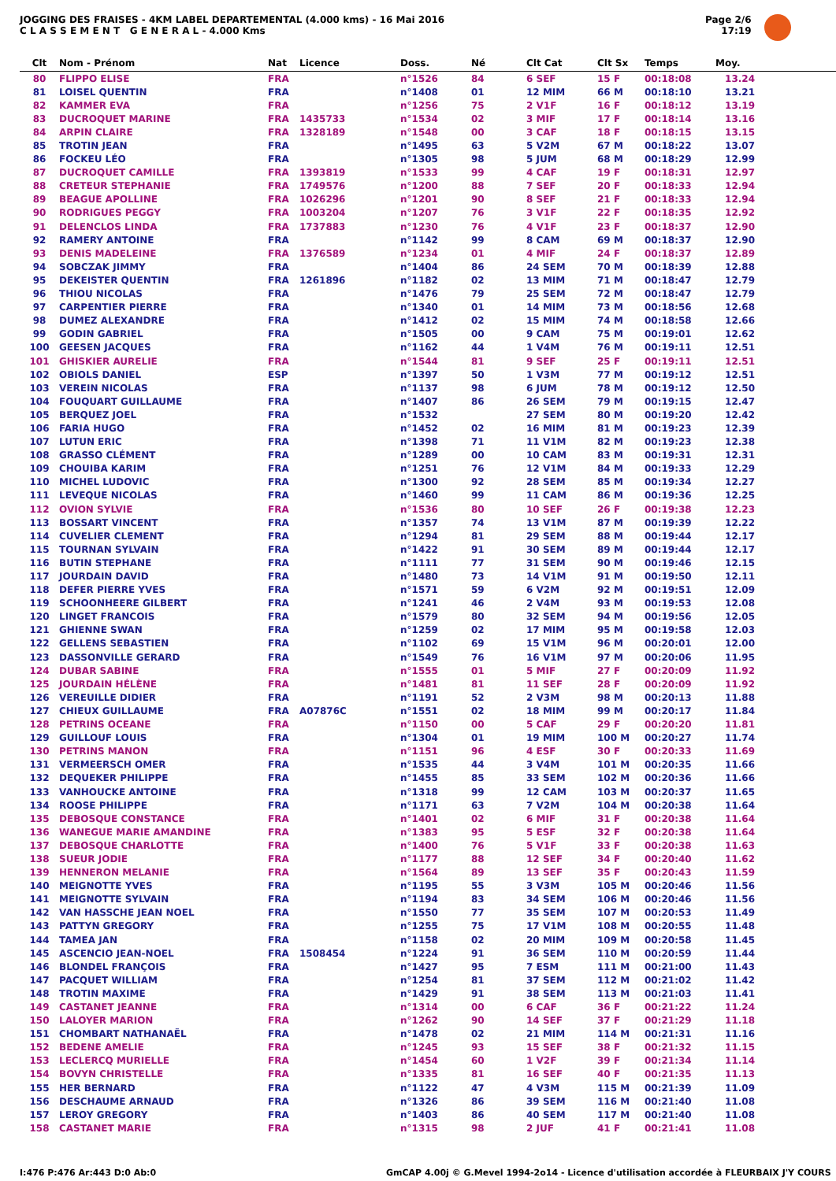JOGGING DES FRAISES - 4KM LABEL DEPARTEMENTAL (4.000 kms) - 16 Mai 2016
C L A S S E M E N T G E N E R A L - 4.000 Kms
Page 2/6
17:19
| Clt | Nom - Prénom | Nat | Licence | Doss. | Né | Clt Cat | Clt Sx | Temps | Moy. | |
| --- | --- | --- | --- | --- | --- | --- | --- | --- | --- | --- |
| 80 | FLIPPO ELISE | FRA | | n°1526 | 84 | 6 SEF | 15 F | 00:18:08 | 13.24 | |
| 81 | LOISEL QUENTIN | FRA | | n°1408 | 01 | 12 MIM | 66 M | 00:18:10 | 13.21 | |
| 82 | KAMMER EVA | FRA | | n°1256 | 75 | 2 V1F | 16 F | 00:18:12 | 13.19 | |
| 83 | DUCROQUET MARINE | FRA | 1435733 | n°1534 | 02 | 3 MIF | 17 F | 00:18:14 | 13.16 | |
| 84 | ARPIN CLAIRE | FRA | 1328189 | n°1548 | 00 | 3 CAF | 18 F | 00:18:15 | 13.15 | |
| 85 | TROTIN JEAN | FRA | | n°1495 | 63 | 5 V2M | 67 M | 00:18:22 | 13.07 | |
| 86 | FOCKEU LÉO | FRA | | n°1305 | 98 | 5 JUM | 68 M | 00:18:29 | 12.99 | |
| 87 | DUCROQUET CAMILLE | FRA | 1393819 | n°1533 | 99 | 4 CAF | 19 F | 00:18:31 | 12.97 | |
| 88 | CRETEUR STEPHANIE | FRA | 1749576 | n°1200 | 88 | 7 SEF | 20 F | 00:18:33 | 12.94 | |
| 89 | BEAGUE APOLLINE | FRA | 1026296 | n°1201 | 90 | 8 SEF | 21 F | 00:18:33 | 12.94 | |
| 90 | RODRIGUES PEGGY | FRA | 1003204 | n°1207 | 76 | 3 V1F | 22 F | 00:18:35 | 12.92 | |
| 91 | DELENCLOS LINDA | FRA | 1737883 | n°1230 | 76 | 4 V1F | 23 F | 00:18:37 | 12.90 | |
| 92 | RAMERY ANTOINE | FRA | | n°1142 | 99 | 8 CAM | 69 M | 00:18:37 | 12.90 | |
| 93 | DENIS MADELEINE | FRA | 1376589 | n°1234 | 01 | 4 MIF | 24 F | 00:18:37 | 12.89 | |
| 94 | SOBCZAK JIMMY | FRA | | n°1404 | 86 | 24 SEM | 70 M | 00:18:39 | 12.88 | |
| 95 | DEKEISTER QUENTIN | FRA | 1261896 | n°1182 | 02 | 13 MIM | 71 M | 00:18:47 | 12.79 | |
| 96 | THIOU NICOLAS | FRA | | n°1476 | 79 | 25 SEM | 72 M | 00:18:47 | 12.79 | |
| 97 | CARPENTIER PIERRE | FRA | | n°1340 | 01 | 14 MIM | 73 M | 00:18:56 | 12.68 | |
| 98 | DUMEZ ALEXANDRE | FRA | | n°1412 | 02 | 15 MIM | 74 M | 00:18:58 | 12.66 | |
| 99 | GODIN GABRIEL | FRA | | n°1505 | 00 | 9 CAM | 75 M | 00:19:01 | 12.62 | |
| 100 | GEESEN JACQUES | FRA | | n°1162 | 44 | 1 V4M | 76 M | 00:19:11 | 12.51 | |
| 101 | GHISKIER AURELIE | FRA | | n°1544 | 81 | 9 SEF | 25 F | 00:19:11 | 12.51 | |
| 102 | OBIOLS DANIEL | ESP | | n°1397 | 50 | 1 V3M | 77 M | 00:19:12 | 12.51 | |
| 103 | VEREIN NICOLAS | FRA | | n°1137 | 98 | 6 JUM | 78 M | 00:19:12 | 12.50 | |
| 104 | FOUQUART GUILLAUME | FRA | | n°1407 | 86 | 26 SEM | 79 M | 00:19:15 | 12.47 | |
| 105 | BERQUEZ JOEL | FRA | | n°1532 | | 27 SEM | 80 M | 00:19:20 | 12.42 | |
| 106 | FARIA HUGO | FRA | | n°1452 | 02 | 16 MIM | 81 M | 00:19:23 | 12.39 | |
| 107 | LUTUN ERIC | FRA | | n°1398 | 71 | 11 V1M | 82 M | 00:19:23 | 12.38 | |
| 108 | GRASSO CLÉMENT | FRA | | n°1289 | 00 | 10 CAM | 83 M | 00:19:31 | 12.31 | |
| 109 | CHOUIBA KARIM | FRA | | n°1251 | 76 | 12 V1M | 84 M | 00:19:33 | 12.29 | |
| 110 | MICHEL LUDOVIC | FRA | | n°1300 | 92 | 28 SEM | 85 M | 00:19:34 | 12.27 | |
| 111 | LEVEQUE NICOLAS | FRA | | n°1460 | 99 | 11 CAM | 86 M | 00:19:36 | 12.25 | |
| 112 | OVION SYLVIE | FRA | | n°1536 | 80 | 10 SEF | 26 F | 00:19:38 | 12.23 | |
| 113 | BOSSART VINCENT | FRA | | n°1357 | 74 | 13 V1M | 87 M | 00:19:39 | 12.22 | |
| 114 | CUVELIER CLEMENT | FRA | | n°1294 | 81 | 29 SEM | 88 M | 00:19:44 | 12.17 | |
| 115 | TOURNAN SYLVAIN | FRA | | n°1422 | 91 | 30 SEM | 89 M | 00:19:44 | 12.17 | |
| 116 | BUTIN STEPHANE | FRA | | n°1111 | 77 | 31 SEM | 90 M | 00:19:46 | 12.15 | |
| 117 | JOURDAIN DAVID | FRA | | n°1480 | 73 | 14 V1M | 91 M | 00:19:50 | 12.11 | |
| 118 | DEFER PIERRE YVES | FRA | | n°1571 | 59 | 6 V2M | 92 M | 00:19:51 | 12.09 | |
| 119 | SCHOONHEERE GILBERT | FRA | | n°1241 | 46 | 2 V4M | 93 M | 00:19:53 | 12.08 | |
| 120 | LINGET FRANCOIS | FRA | | n°1579 | 80 | 32 SEM | 94 M | 00:19:56 | 12.05 | |
| 121 | GHIENNE SWAN | FRA | | n°1259 | 02 | 17 MIM | 95 M | 00:19:58 | 12.03 | |
| 122 | GELLENS SEBASTIEN | FRA | | n°1102 | 69 | 15 V1M | 96 M | 00:20:01 | 12.00 | |
| 123 | DASSONVILLE GERARD | FRA | | n°1549 | 76 | 16 V1M | 97 M | 00:20:06 | 11.95 | |
| 124 | DUBAR SABINE | FRA | | n°1555 | 01 | 5 MIF | 27 F | 00:20:09 | 11.92 | |
| 125 | JOURDAIN HÉLÈNE | FRA | | n°1481 | 81 | 11 SEF | 28 F | 00:20:09 | 11.92 | |
| 126 | VEREUILLE DIDIER | FRA | | n°1191 | 52 | 2 V3M | 98 M | 00:20:13 | 11.88 | |
| 127 | CHIEUX GUILLAUME | FRA | A07876C | n°1551 | 02 | 18 MIM | 99 M | 00:20:17 | 11.84 | |
| 128 | PETRINS OCEANE | FRA | | n°1150 | 00 | 5 CAF | 29 F | 00:20:20 | 11.81 | |
| 129 | GUILLOUF LOUIS | FRA | | n°1304 | 01 | 19 MIM | 100 M | 00:20:27 | 11.74 | |
| 130 | PETRINS MANON | FRA | | n°1151 | 96 | 4 ESF | 30 F | 00:20:33 | 11.69 | |
| 131 | VERMEERSCH OMER | FRA | | n°1535 | 44 | 3 V4M | 101 M | 00:20:35 | 11.66 | |
| 132 | DEQUEKER PHILIPPE | FRA | | n°1455 | 85 | 33 SEM | 102 M | 00:20:36 | 11.66 | |
| 133 | VANHOUCKE ANTOINE | FRA | | n°1318 | 99 | 12 CAM | 103 M | 00:20:37 | 11.65 | |
| 134 | ROOSE PHILIPPE | FRA | | n°1171 | 63 | 7 V2M | 104 M | 00:20:38 | 11.64 | |
| 135 | DEBOSQUE CONSTANCE | FRA | | n°1401 | 02 | 6 MIF | 31 F | 00:20:38 | 11.64 | |
| 136 | WANEGUE MARIE AMANDINE | FRA | | n°1383 | 95 | 5 ESF | 32 F | 00:20:38 | 11.64 | |
| 137 | DEBOSQUE CHARLOTTE | FRA | | n°1400 | 76 | 5 V1F | 33 F | 00:20:38 | 11.63 | |
| 138 | SUEUR JODIE | FRA | | n°1177 | 88 | 12 SEF | 34 F | 00:20:40 | 11.62 | |
| 139 | HENNERON MELANIE | FRA | | n°1564 | 89 | 13 SEF | 35 F | 00:20:43 | 11.59 | |
| 140 | MEIGNOTTE YVES | FRA | | n°1195 | 55 | 3 V3M | 105 M | 00:20:46 | 11.56 | |
| 141 | MEIGNOTTE SYLVAIN | FRA | | n°1194 | 83 | 34 SEM | 106 M | 00:20:46 | 11.56 | |
| 142 | VAN HASSCHE JEAN NOEL | FRA | | n°1550 | 77 | 35 SEM | 107 M | 00:20:53 | 11.49 | |
| 143 | PATTYN GREGORY | FRA | | n°1255 | 75 | 17 V1M | 108 M | 00:20:55 | 11.48 | |
| 144 | TAMEA JAN | FRA | | n°1158 | 02 | 20 MIM | 109 M | 00:20:58 | 11.45 | |
| 145 | ASCENCIO JEAN-NOEL | FRA | 1508454 | n°1224 | 91 | 36 SEM | 110 M | 00:20:59 | 11.44 | |
| 146 | BLONDEL FRANÇOIS | FRA | | n°1427 | 95 | 7 ESM | 111 M | 00:21:00 | 11.43 | |
| 147 | PACQUET WILLIAM | FRA | | n°1254 | 81 | 37 SEM | 112 M | 00:21:02 | 11.42 | |
| 148 | TROTIN MAXIME | FRA | | n°1429 | 91 | 38 SEM | 113 M | 00:21:03 | 11.41 | |
| 149 | CASTANET JEANNE | FRA | | n°1314 | 00 | 6 CAF | 36 F | 00:21:22 | 11.24 | |
| 150 | LALOYER MARION | FRA | | n°1262 | 90 | 14 SEF | 37 F | 00:21:29 | 11.18 | |
| 151 | CHOMBART NATHANAËL | FRA | | n°1478 | 02 | 21 MIM | 114 M | 00:21:31 | 11.16 | |
| 152 | BEDENE AMELIE | FRA | | n°1245 | 93 | 15 SEF | 38 F | 00:21:32 | 11.15 | |
| 153 | LECLERCQ MURIELLE | FRA | | n°1454 | 60 | 1 V2F | 39 F | 00:21:34 | 11.14 | |
| 154 | BOVYN CHRISTELLE | FRA | | n°1335 | 81 | 16 SEF | 40 F | 00:21:35 | 11.13 | |
| 155 | HER BERNARD | FRA | | n°1122 | 47 | 4 V3M | 115 M | 00:21:39 | 11.09 | |
| 156 | DESCHAUME ARNAUD | FRA | | n°1326 | 86 | 39 SEM | 116 M | 00:21:40 | 11.08 | |
| 157 | LEROY GREGORY | FRA | | n°1403 | 86 | 40 SEM | 117 M | 00:21:40 | 11.08 | |
| 158 | CASTANET MARIE | FRA | | n°1315 | 98 | 2 JUF | 41 F | 00:21:41 | 11.08 | |
I:476 P:476 Ar:443 D:0 Ab:0
GmCAP 4.00j © G.Mevel 1994-2o14 - Licence d'utilisation accordée à FLEURBAIX J'Y COURS